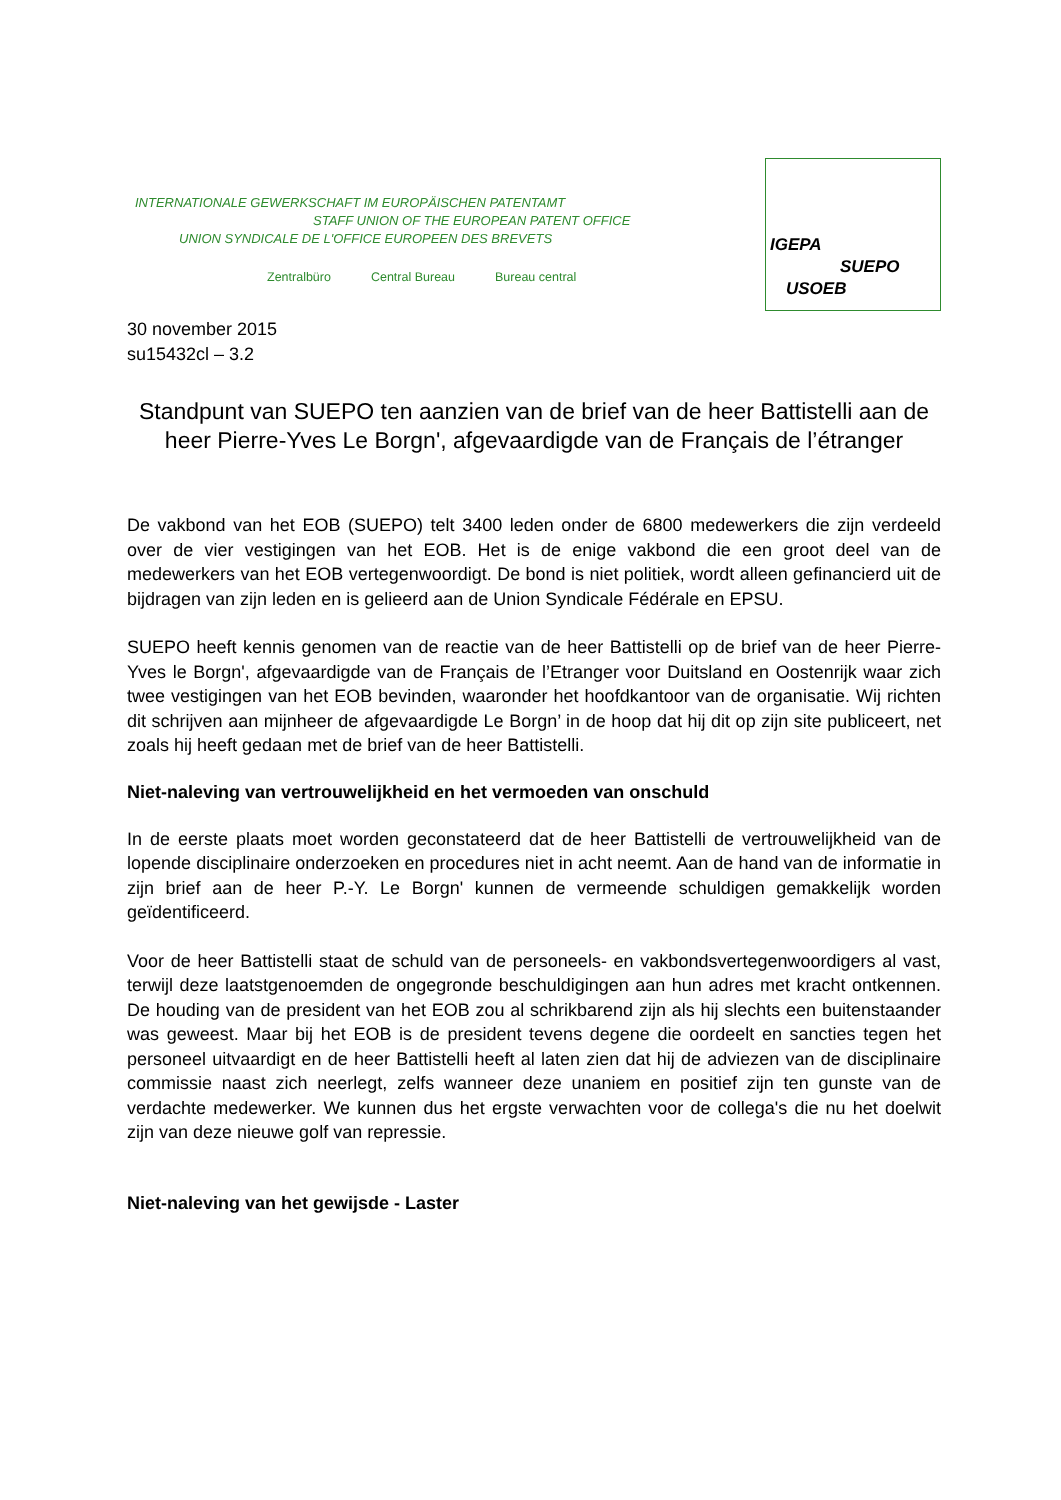INTERNATIONALE GEWERKSCHAFT IM EUROPÄISCHEN PATENTAMT
STAFF UNION OF THE EUROPEAN PATENT OFFICE
UNION SYNDICALE DE L'OFFICE EUROPEEN DES BREVETS
Zentralbüro Central Bureau Bureau central
IGEPA
SUEPO
USOEB
30 november 2015
su15432cl – 3.2
Standpunt van SUEPO ten aanzien van de brief van de heer Battistelli aan de heer Pierre-Yves Le Borgn', afgevaardigde van de Français de l’étranger
De vakbond van het EOB (SUEPO) telt 3400 leden onder de 6800 medewerkers die zijn verdeeld over de vier vestigingen van het EOB. Het is de enige vakbond die een groot deel van de medewerkers van het EOB vertegenwoordigt. De bond is niet politiek, wordt alleen gefinancierd uit de bijdragen van zijn leden en is gelieerd aan de Union Syndicale Fédérale en EPSU.
SUEPO heeft kennis genomen van de reactie van de heer Battistelli op de brief van de heer Pierre-Yves le Borgn', afgevaardigde van de Français de l’Etranger voor Duitsland en Oostenrijk waar zich twee vestigingen van het EOB bevinden, waaronder het hoofdkantoor van de organisatie. Wij richten dit schrijven aan mijnheer de afgevaardigde Le Borgn’ in de hoop dat hij dit op zijn site publiceert, net zoals hij heeft gedaan met de brief van de heer Battistelli.
Niet-naleving van vertrouwelijkheid en het vermoeden van onschuld
In de eerste plaats moet worden geconstateerd dat de heer Battistelli de vertrouwelijkheid van de lopende disciplinaire onderzoeken en procedures niet in acht neemt. Aan de hand van de informatie in zijn brief aan de heer P.-Y. Le Borgn' kunnen de vermeende schuldigen gemakkelijk worden geïdentificeerd.
Voor de heer Battistelli staat de schuld van de personeels- en vakbondsvertegenwoordigers al vast, terwijl deze laatstgenoemden de ongegronde beschuldigingen aan hun adres met kracht ontkennen. De houding van de president van het EOB zou al schrikbarend zijn als hij slechts een buitenstaander was geweest. Maar bij het EOB is de president tevens degene die oordeelt en sancties tegen het personeel uitvaardigt en de heer Battistelli heeft al laten zien dat hij de adviezen van de disciplinaire commissie naast zich neerlegt, zelfs wanneer deze unaniem en positief zijn ten gunste van de verdachte medewerker. We kunnen dus het ergste verwachten voor de collega's die nu het doelwit zijn van deze nieuwe golf van repressie.
Niet-naleving van het gewijsde - Laster